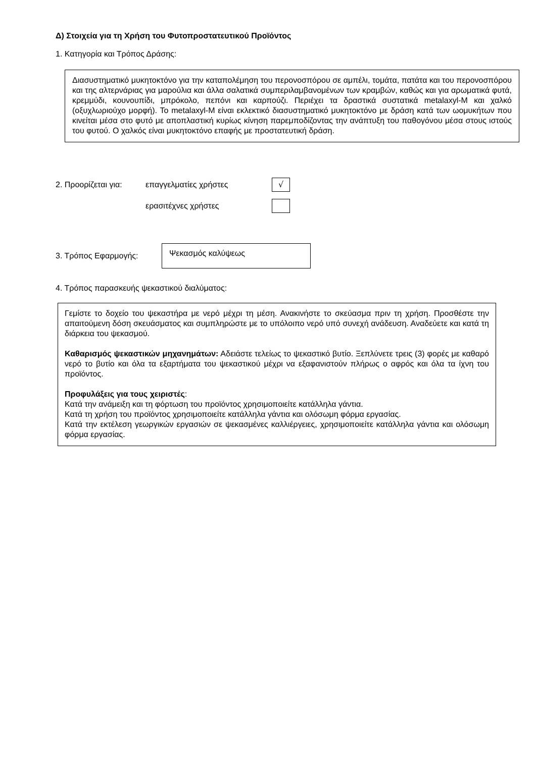Δ) Στοιχεία για τη Χρήση του Φυτοπροστατευτικού Προϊόντος
1. Κατηγορία και Τρόπος Δράσης:
Διασυστηματικό μυκητοκτόνο για την καταπολέμηση του περονοσπόρου σε αμπέλι, τομάτα, πατάτα και του περονοσπόρου και της αλτερνάριας για μαρούλια και άλλα σαλατικά συμπεριλαμβανομένων των κραμβών, καθώς και για αρωματικά φυτά, κρεμμύδι, κουνουπίδι, μπρόκολο, πεπόνι και καρπούζι. Περιέχει τα δραστικά συστατικά metalaxyl-M και χαλκό (οξυχλωριούχο μορφή). Το metalaxyl-M είναι εκλεκτικό διασυστηματικό μυκητοκτόνο με δράση κατά των ωομυκήτων που κινείται μέσα στο φυτό με αποπλαστική κυρίως κίνηση παρεμποδίζοντας την ανάπτυξη του παθογόνου μέσα στους ιστούς του φυτού. Ο χαλκός είναι μυκητοκτόνο επαφής με προστατευτική δράση.
2. Προορίζεται για: επαγγελματίες χρήστες √
ερασιτέχνες χρήστες
3. Τρόπος Εφαρμογής:
Ψεκασμός καλύψεως
4. Τρόπος παρασκευής ψεκαστικού διαλύματος:
Γεμίστε το δοχείο του ψεκαστήρα με νερό μέχρι τη μέση. Ανακινήστε το σκεύασμα πριν τη χρήση. Προσθέστε την απαιτούμενη δόση σκευάσματος και συμπληρώστε με το υπόλοιπο νερό υπό συνεχή ανάδευση. Αναδεύετε και κατά τη διάρκεια του ψεκασμού.
Καθαρισμός ψεκαστικών μηχανημάτων: Αδειάστε τελείως το ψεκαστικό βυτίο. Ξεπλύνετε τρεις (3) φορές με καθαρό νερό το βυτίο και όλα τα εξαρτήματα του ψεκαστικού μέχρι να εξαφανιστούν πλήρως ο αφρός και όλα τα ίχνη του προϊόντος.
Προφυλάξεις για τους χειριστές:
Κατά την ανάμειξη και τη φόρτωση του προϊόντος χρησιμοποιείτε κατάλληλα γάντια.
Κατά τη χρήση του προϊόντος χρησιμοποιείτε κατάλληλα γάντια και ολόσωμη φόρμα εργασίας.
Κατά την εκτέλεση γεωργικών εργασιών σε ψεκασμένες καλλιέργειες, χρησιμοποιείτε κατάλληλα γάντια και ολόσωμη φόρμα εργασίας.